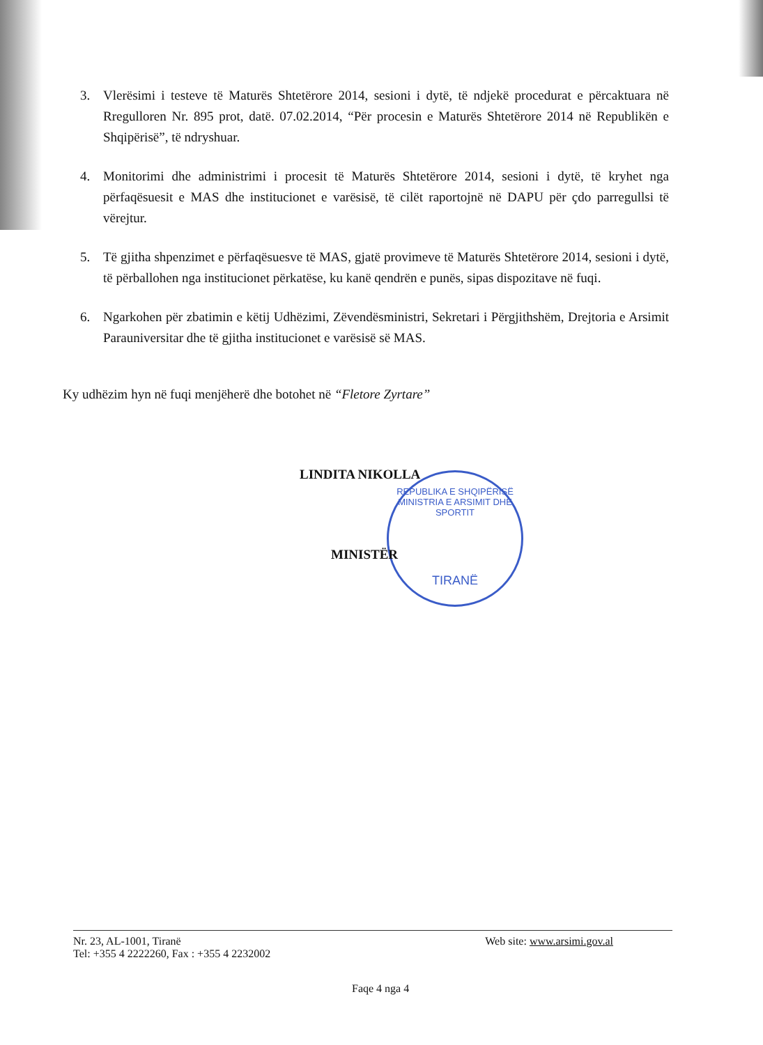3. Vlerësimi i testeve të Maturës Shtetërore 2014, sesioni i dytë, të ndjekë procedurat e përcaktuara në Rregulloren Nr. 895 prot, datë. 07.02.2014, “Për procesin e Maturës Shtetërore 2014 në Republikën e Shqipërisë”, të ndryshuar.
4. Monitorimi dhe administrimi i procesit të Maturës Shtetërore 2014, sesioni i dytë, të kryhet nga përfaqësuesit e MAS dhe institucionet e varësisë, të cilët raportojnë në DAPU për çdo parregullsi të vërejtur.
5. Të gjitha shpenzimet e përfaqësuesve të MAS, gjatë provimeve të Maturës Shtetërore 2014, sesioni i dytë, të përballohen nga institucionet përkatëse, ku kanë qendrën e punës, sipas dispozitave në fuqi.
6. Ngarkohen për zbatimin e këtij Udhëzimi, Zëvendësministri, Sekretari i Përgjithshëm, Drejtoria e Arsimit Parauniversitar dhe të gjitha institucionet e varësisë së MAS.
Ky udhëzim hyn në fuqi menjëherë dhe botohet në “Fletore Zyrtare”
LINDITA NIKOLLA
REPUBLIKA E SHQIPËRISË
MINISTRIA E ARSIMIT DHE SPORTIT
TIRANË
MINISTËR
Nr. 23, AL-1001, Tiranë
Tel: +355 4 2222260, Fax : +355 4 2232002
Web site: www.arsimi.gov.al
Faqe 4 nga 4